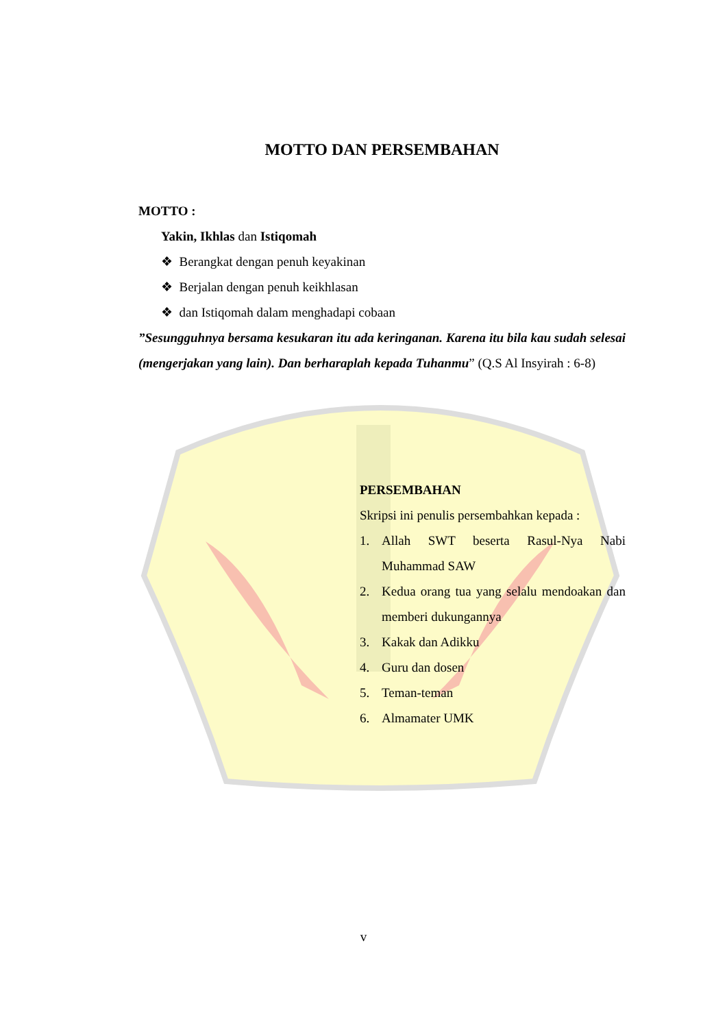MOTTO DAN PERSEMBAHAN
MOTTO :
Yakin, Ikhlas dan Istiqomah
❖ Berangkat dengan penuh keyakinan
❖ Berjalan dengan penuh keikhlasan
❖ dan Istiqomah dalam menghadapi cobaan
”Sesungguhnya bersama kesukaran itu ada keringanan. Karena itu bila kau sudah selesai (mengerjakan yang lain). Dan berharaplah kepada Tuhanmu” (Q.S Al Insyirah : 6-8)
PERSEMBAHAN
Skripsi ini penulis persembahkan kepada :
1. Allah SWT beserta Rasul-Nya Nabi Muhammad SAW
2. Kedua orang tua yang selalu mendoakan dan memberi dukungannya
3. Kakak dan Adikku
4. Guru dan dosen
5. Teman-teman
6. Almamater UMK
v